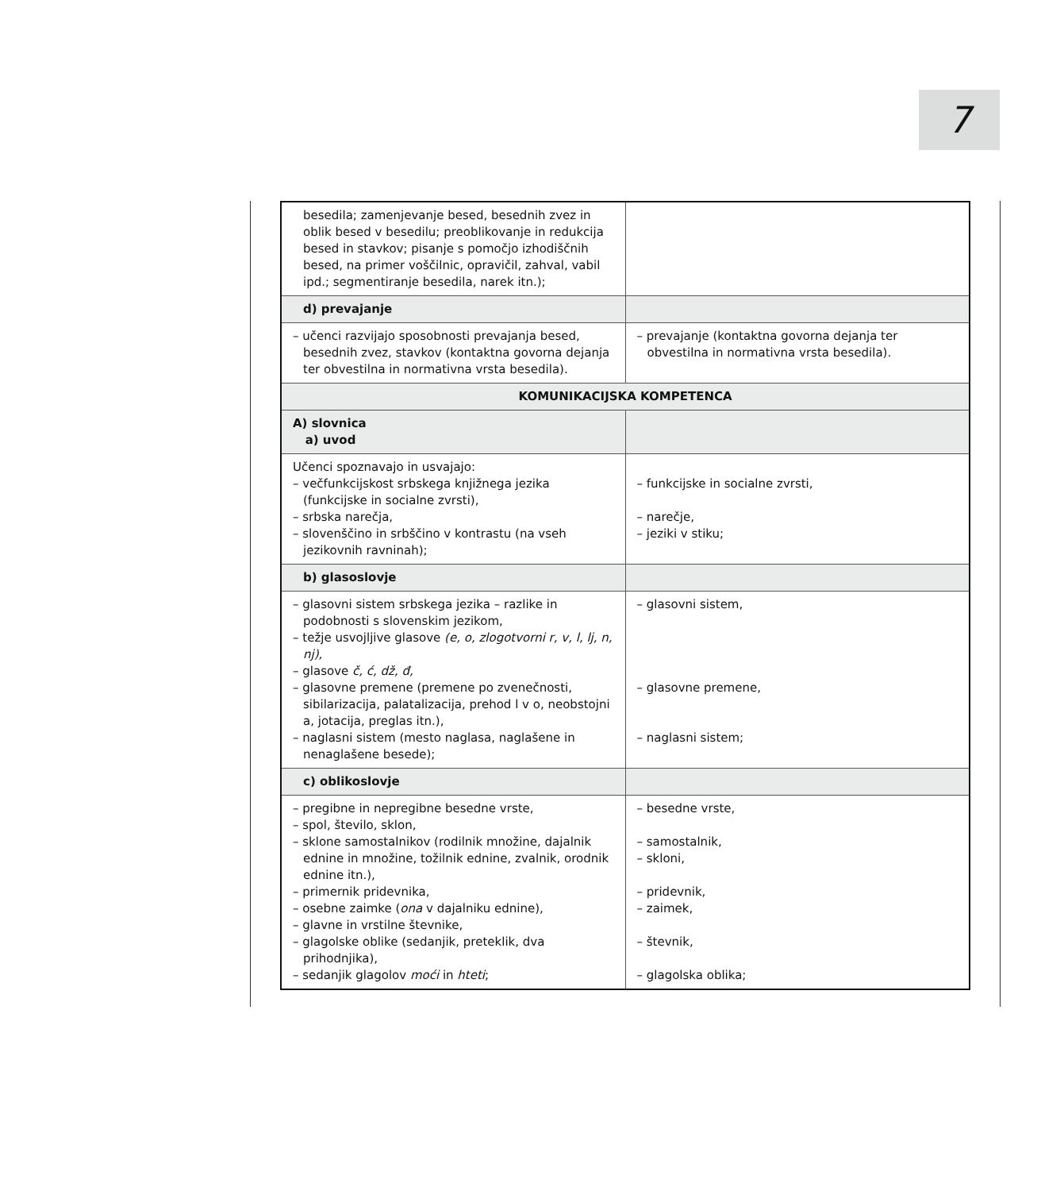7
| besedila; zamenjevanje besed, besednih zvez in oblik besed v besedilu; preoblikovanje in redukcija besed in stavkov; pisanje s pomočjo izhodiščnih besed, na primer voščilnic, opravičil, zahval, vabil ipd.; segmentiranje besedila, narek itn.); | |
| d) prevajanje | |
| – učenci razvijajo sposobnosti prevajanja besed, besednih zvez, stavkov (kontaktna govorna dejanja ter obvestilna in normativna vrsta besedila). | – prevajanje (kontaktna govorna dejanja ter obvestilna in normativna vrsta besedila). |
| KOMUNIKACIJSKA KOMPETENCA | |
| A) slovnica a) uvod | |
| Učenci spoznavajo in usvajajo: – večfunkcijskost srbskega knjižnega jezika (funkcijske in socialne zvrsti), – srbska narečja, – slovenščino in srbščino v kontrastu (na vseh jezikovnih ravninah); | – funkcijske in socialne zvrsti, – narečje, – jeziki v stiku; |
| b) glasoslovje | |
| – glasovni sistem srbskega jezika – razlike in podobnosti s slovenskim jezikom, – težje usvojljive glasove (e, o, zlogotvorni r, v, l, lj, n, nj), – glasove č, ć, dž, đ, – glasovne premene (premene po zvenečnosti, sibilarizacija, palatalizacija, prehod l v o, neobstojni a, jotacija, preglas itn.), – naglasni sistem (mesto naglasa, naglašene in nenaglašene besede); | – glasovni sistem, – glasovne premene, – naglasni sistem; |
| c) oblikoslovje | |
| – pregibne in nepregibne besedne vrste, – spol, število, sklon, – sklone samostalnikov (rodilnik množine, dajalnik ednine in množine, tožilnik ednine, zvalnik, orodnik ednine itn.), – primernik pridevnika, – osebne zaimke ( ona v dajalniku ednine), – glavne in vrstilne števnike, – glagolske oblike (sedanjik, preteklik, dva prihodnjika), – sedanjik glagolov moći in hteti ; | – besedne vrste, – samostalnik, – skloni, – pridevnik, – zaimek, – števnik, – glagolska oblika; |